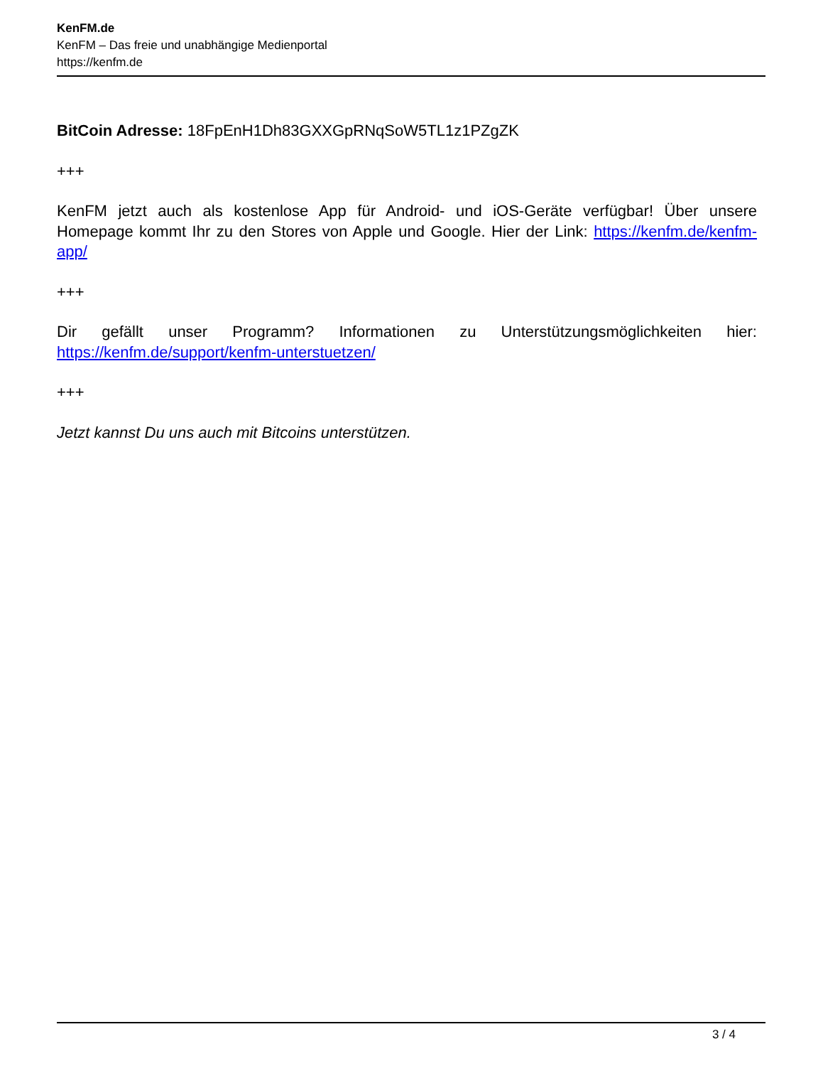KenFM.de
KenFM – Das freie und unabhängige Medienportal
https://kenfm.de
BitCoin Adresse: 18FpEnH1Dh83GXXGpRNqSoW5TL1z1PZgZK
+++
KenFM jetzt auch als kostenlose App für Android- und iOS-Geräte verfügbar! Über unsere Homepage kommt Ihr zu den Stores von Apple und Google. Hier der Link: https://kenfm.de/kenfm-app/
+++
Dir gefällt unser Programm? Informationen zu Unterstützungsmöglichkeiten hier: https://kenfm.de/support/kenfm-unterstuetzen/
+++
Jetzt kannst Du uns auch mit Bitcoins unterstützen.
3 / 4